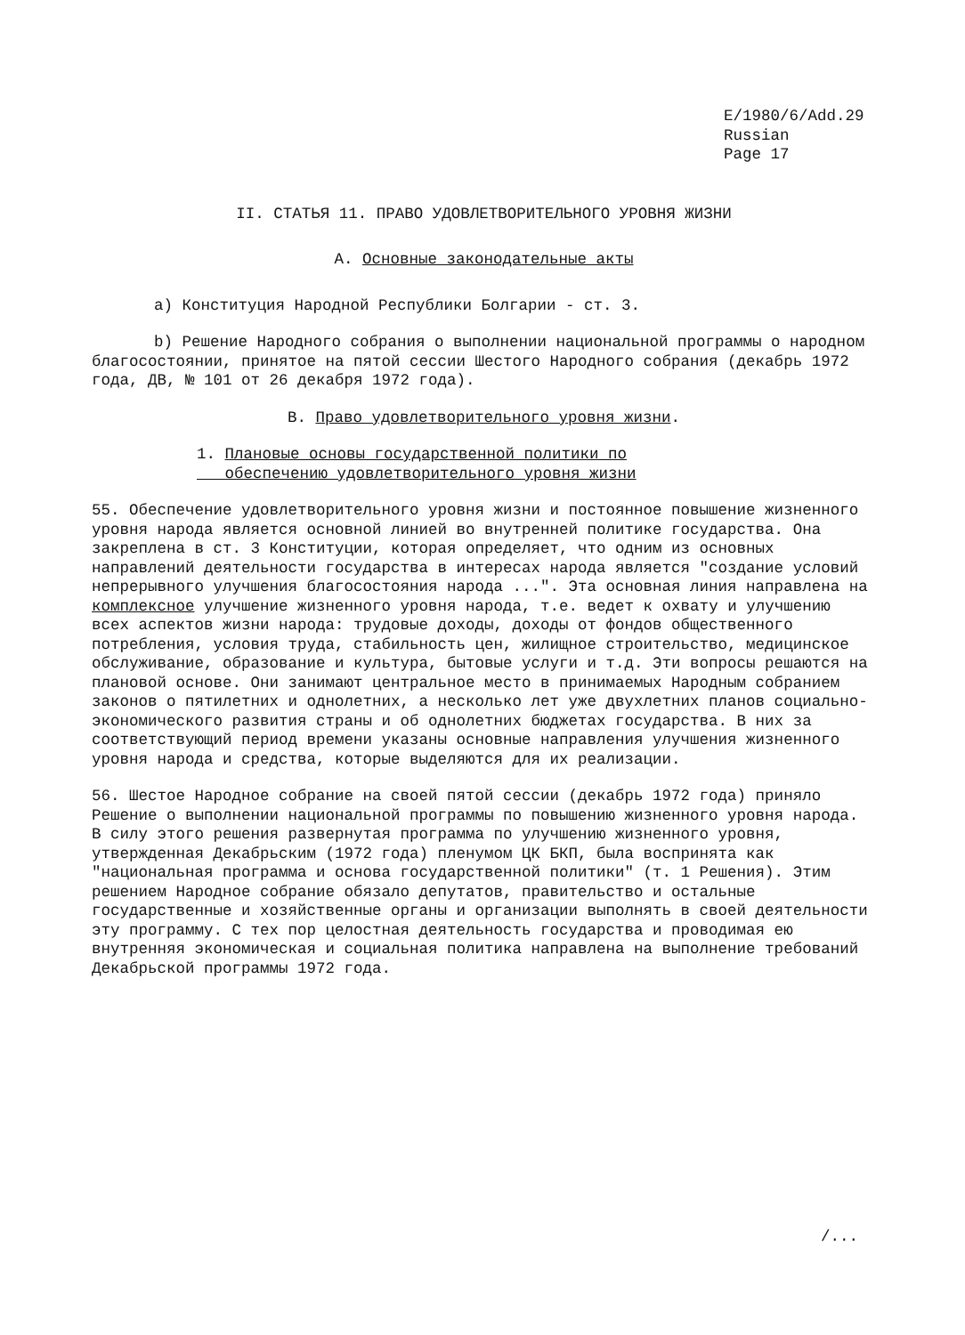E/1980/6/Add.29
Russian
Page 17
II. СТАТЬЯ 11. ПРАВО УДОВЛЕТВОРИТЕЛЬНОГО УРОВНЯ ЖИЗНИ
A. Основные законодательные акты
a) Конституция Народной Республики Болгарии - ст. 3.
b) Решение Народного собрания о выполнении национальной программы о народном благосостоянии, принятое на пятой сессии Шестого Народного собрания (декабрь 1972 года, ДВ, № 101 от 26 декабря 1972 года).
B. Право удовлетворительного уровня жизни.
1. Плановые основы государственной политики по
обеспечению удовлетворительного уровня жизни
55. Обеспечение удовлетворительного уровня жизни и постоянное повышение жизненного уровня народа является основной линией во внутренней политике государства. Она закреплена в ст. 3 Конституции, которая определяет, что одним из основных направлений деятельности государства в интересах народа является "создание условий непрерывного улучшения благосостояния народа ...". Эта основная линия направлена на комплексное улучшение жизненного уровня народа, т.е. ведет к охвату и улучшению всех аспектов жизни народа: трудовые доходы, доходы от фондов общественного потребления, условия труда, стабильность цен, жилищное строительство, медицинское обслуживание, образование и культура, бытовые услуги и т.д. Эти вопросы решаются на плановой основе. Они занимают центральное место в принимаемых Народным собранием законов о пятилетних и однолетних, а несколько лет уже двухлетних планов социально-экономического развития страны и об однолетних бюджетах государства. В них за соответствующий период времени указаны основные направления улучшения жизненного уровня народа и средства, которые выделяются для их реализации.
56. Шестое Народное собрание на своей пятой сессии (декабрь 1972 года) приняло Решение о выполнении национальной программы по повышению жизненного уровня народа. В силу этого решения развернутая программа по улучшению жизненного уровня, утвержденная Декабрьским (1972 года) пленумом ЦК БКП, была воспринята как "национальная программа и основа государственной политики" (т. 1 Решения). Этим решением Народное собрание обязало депутатов, правительство и остальные государственные и хозяйственные органы и организации выполнять в своей деятельности эту программу. С тех пор целостная деятельность государства и проводимая ею внутренняя экономическая и социальная политика направлена на выполнение требований Декабрьской программы 1972 года.
/...